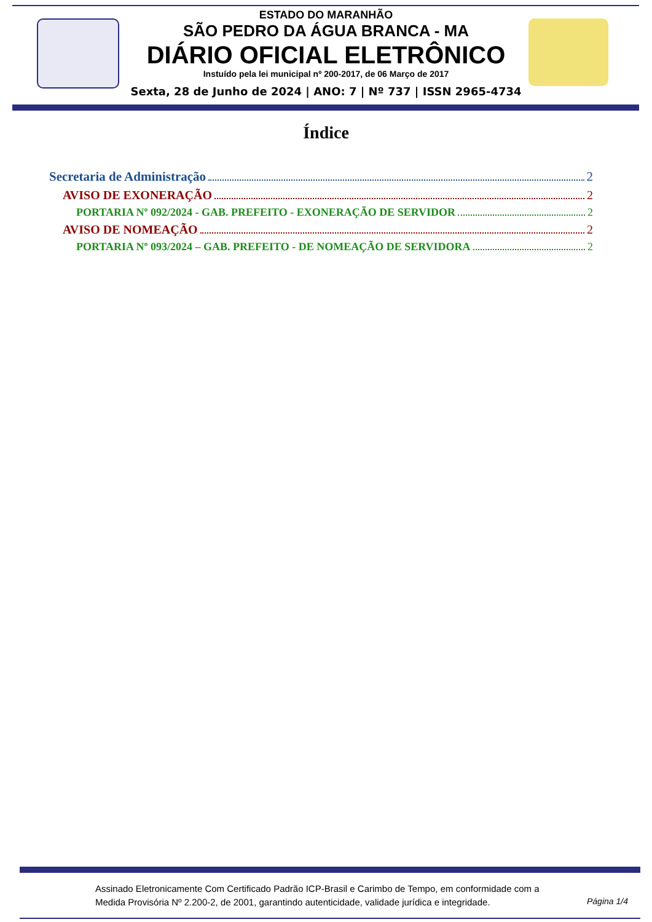ESTADO DO MARANHÃO
SÃO PEDRO DA ÁGUA BRANCA - MA
DIÁRIO OFICIAL ELETRÔNICO
Instuído pela lei municipal nº 200-2017, de 06 Março de 2017
Sexta, 28 de Junho de 2024 | ANO: 7 | Nº 737 | ISSN 2965-4734
Índice
Secretaria de Administração 2
AVISO DE EXONERAÇÃO 2
PORTARIA Nº 092/2024 - GAB. PREFEITO - EXONERAÇÃO DE SERVIDOR 2
AVISO DE NOMEAÇÃO 2
PORTARIA Nº 093/2024 – GAB. PREFEITO - DE NOMEAÇÃO DE SERVIDORA 2
Assinado Eletronicamente Com Certificado Padrão ICP-Brasil e Carimbo de Tempo, em conformidade com a
Medida Provisória Nº 2.200-2, de 2001, garantindo autenticidade, validade jurídica e integridade.
Página 1/4